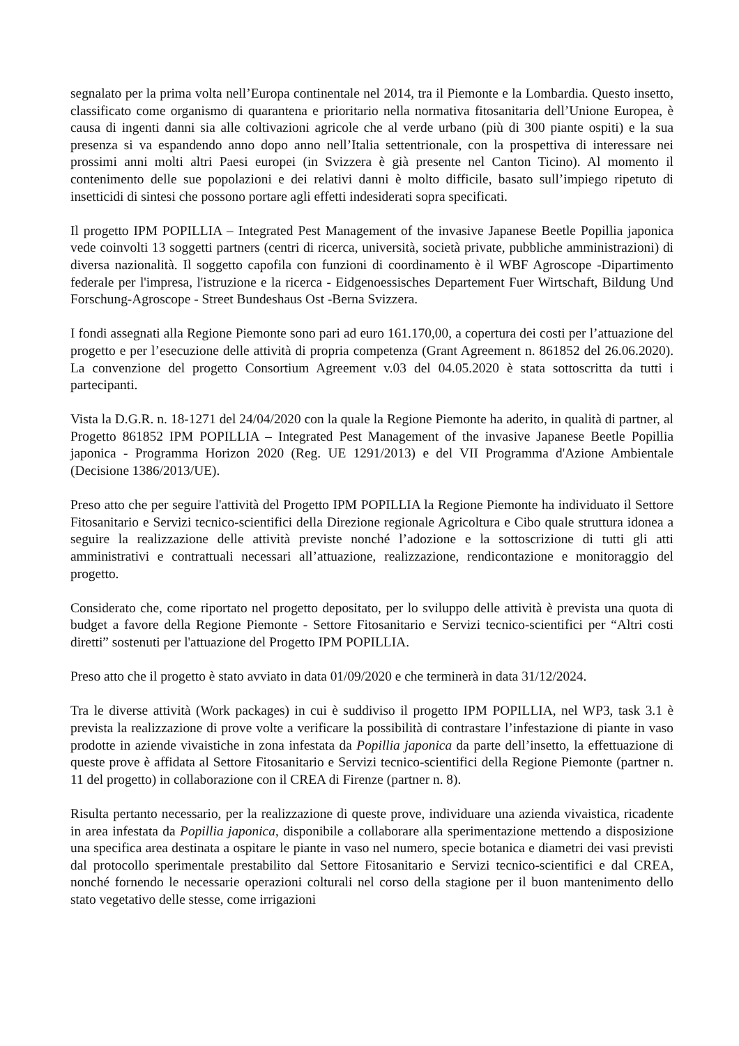segnalato per la prima volta nell’Europa continentale nel 2014, tra il Piemonte e la Lombardia. Questo insetto, classificato come organismo di quarantena e prioritario nella normativa fitosanitaria dell’Unione Europea, è causa di ingenti danni sia alle coltivazioni agricole che al verde urbano (più di 300 piante ospiti) e la sua presenza si va espandendo anno dopo anno nell’Italia settentrionale, con la prospettiva di interessare nei prossimi anni molti altri Paesi europei (in Svizzera è già presente nel Canton Ticino). Al momento il contenimento delle sue popolazioni e dei relativi danni è molto difficile, basato sull’impiego ripetuto di insetticidi di sintesi che possono portare agli effetti indesiderati sopra specificati.
Il progetto IPM POPILLIA – Integrated Pest Management of the invasive Japanese Beetle Popillia japonica vede coinvolti 13 soggetti partners (centri di ricerca, università, società private, pubbliche amministrazioni) di diversa nazionalità. Il soggetto capofila con funzioni di coordinamento è il WBF Agroscope -Dipartimento federale per l'impresa, l'istruzione e la ricerca - Eidgenoessisches Departement Fuer Wirtschaft, Bildung Und Forschung-Agroscope - Street Bundeshaus Ost -Berna Svizzera.
I fondi assegnati alla Regione Piemonte sono pari ad euro 161.170,00, a copertura dei costi per l’attuazione del progetto e per l’esecuzione delle attività di propria competenza (Grant Agreement n. 861852 del 26.06.2020). La convenzione del progetto Consortium Agreement v.03 del 04.05.2020 è stata sottoscritta da tutti i partecipanti.
Vista la D.G.R. n. 18-1271 del 24/04/2020 con la quale la Regione Piemonte ha aderito, in qualità di partner, al Progetto 861852 IPM POPILLIA – Integrated Pest Management of the invasive Japanese Beetle Popillia japonica - Programma Horizon 2020 (Reg. UE 1291/2013) e del VII Programma d'Azione Ambientale (Decisione 1386/2013/UE).
Preso atto che per seguire l'attività del Progetto IPM POPILLIA la Regione Piemonte ha individuato il Settore Fitosanitario e Servizi tecnico-scientifici della Direzione regionale Agricoltura e Cibo quale struttura idonea a seguire la realizzazione delle attività previste nonché l’adozione e la sottoscrizione di tutti gli atti amministrativi e contrattuali necessari all’attuazione, realizzazione, rendicontazione e monitoraggio del progetto.
Considerato che, come riportato nel progetto depositato, per lo sviluppo delle attività è prevista una quota di budget a favore della Regione Piemonte - Settore Fitosanitario e Servizi tecnico-scientifici per “Altri costi diretti” sostenuti per l'attuazione del Progetto IPM POPILLIA.
Preso atto che il progetto è stato avviato in data 01/09/2020 e che terminerà in data 31/12/2024.
Tra le diverse attività (Work packages) in cui è suddiviso il progetto IPM POPILLIA, nel WP3, task 3.1 è prevista la realizzazione di prove volte a verificare la possibilità di contrastare l’infestazione di piante in vaso prodotte in aziende vivaistiche in zona infestata da Popillia japonica da parte dell’insetto, la effettuazione di queste prove è affidata al Settore Fitosanitario e Servizi tecnico-scientifici della Regione Piemonte (partner n. 11 del progetto) in collaborazione con il CREA di Firenze (partner n. 8).
Risulta pertanto necessario, per la realizzazione di queste prove, individuare una azienda vivaistica, ricadente in area infestata da Popillia japonica, disponibile a collaborare alla sperimentazione mettendo a disposizione una specifica area destinata a ospitare le piante in vaso nel numero, specie botanica e diametri dei vasi previsti dal protocollo sperimentale prestabilito dal Settore Fitosanitario e Servizi tecnico-scientifici e dal CREA, nonché fornendo le necessarie operazioni colturali nel corso della stagione per il buon mantenimento dello stato vegetativo delle stesse, come irrigazioni